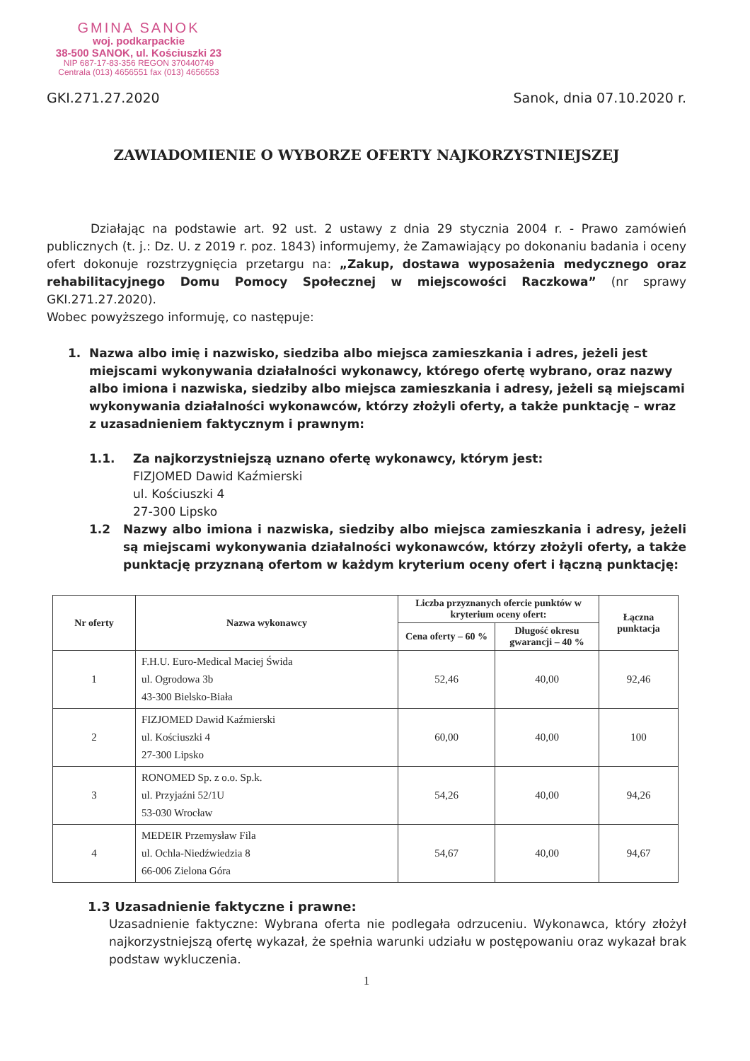GMINA SANOK
woj. podkarpackie
38-500 SANOK, ul. Kościuszki 23
NIP 687-17-83-356 REGON 370440749
Centrala (013) 4656551 fax (013) 4656553
GKI.271.27.2020 Sanok, dnia 07.10.2020 r.
ZAWIADOMIENIE O WYBORZE OFERTY NAJKORZYSTNIEJSZEJ
Działając na podstawie art. 92 ust. 2 ustawy z dnia 29 stycznia 2004 r. - Prawo zamówień publicznych (t. j.: Dz. U. z 2019 r. poz. 1843) informujemy, że Zamawiający po dokonaniu badania i oceny ofert dokonuje rozstrzygnięcia przetargu na: „Zakup, dostawa wyposażenia medycznego oraz rehabilitacyjnego Domu Pomocy Społecznej w miejscowości Raczkowa” (nr sprawy GKI.271.27.2020).
Wobec powyższego informuję, co następuje:
1. Nazwa albo imię i nazwisko, siedziba albo miejsca zamieszkania i adres, jeżeli jest miejscami wykonywania działalności wykonawcy, którego ofertę wybrano, oraz nazwy albo imiona i nazwiska, siedziby albo miejsca zamieszkania i adresy, jeżeli są miejscami wykonywania działalności wykonawców, którzy złożyli oferty, a także punktację – wraz z uzasadnieniem faktycznym i prawnym:
1.1. Za najkorzystniejszą uznano ofertę wykonawcy, którym jest:
FIZJOMED Dawid Kaźmierski
ul. Kościuszki 4
27-300 Lipsko
1.2 Nazwy albo imiona i nazwiska, siedziby albo miejsca zamieszkania i adresy, jeżeli są miejscami wykonywania działalności wykonawców, którzy złożyli oferty, a także punktację przyznaną ofertom w każdym kryterium oceny ofert i łączną punktację:
| Nr oferty | Nazwa wykonawcy | Liczba przyznanych ofercie punktów w kryterium oceny ofert: | | Łączna punktacja |
| --- | --- | --- | --- | --- |
| | | Cena oferty – 60 % | Długość okresu gwarancji – 40 % | |
| 1 | F.H.U. Euro-Medical Maciej Świda ul. Ogrodowa 3b 43-300 Bielsko-Biała | 52,46 | 40,00 | 92,46 |
| 2 | FIZJOMED Dawid Kaźmierski ul. Kościuszki 4 27-300 Lipsko | 60,00 | 40,00 | 100 |
| 3 | RONOMED Sp. z o.o. Sp.k. ul. Przyjaźni 52/1U 53-030 Wrocław | 54,26 | 40,00 | 94,26 |
| 4 | MEDEIR Przemysław Fila ul. Ochla-Niedźwiedzia 8 66-006 Zielona Góra | 54,67 | 40,00 | 94,67 |
1.3 Uzasadnienie faktyczne i prawne:
Uzasadnienie faktyczne: Wybrana oferta nie podlegała odrzuceniu. Wykonawca, który złożył najkorzystniejszą ofertę wykazał, że spełnia warunki udziału w postępowaniu oraz wykazał brak podstaw wykluczenia.
1